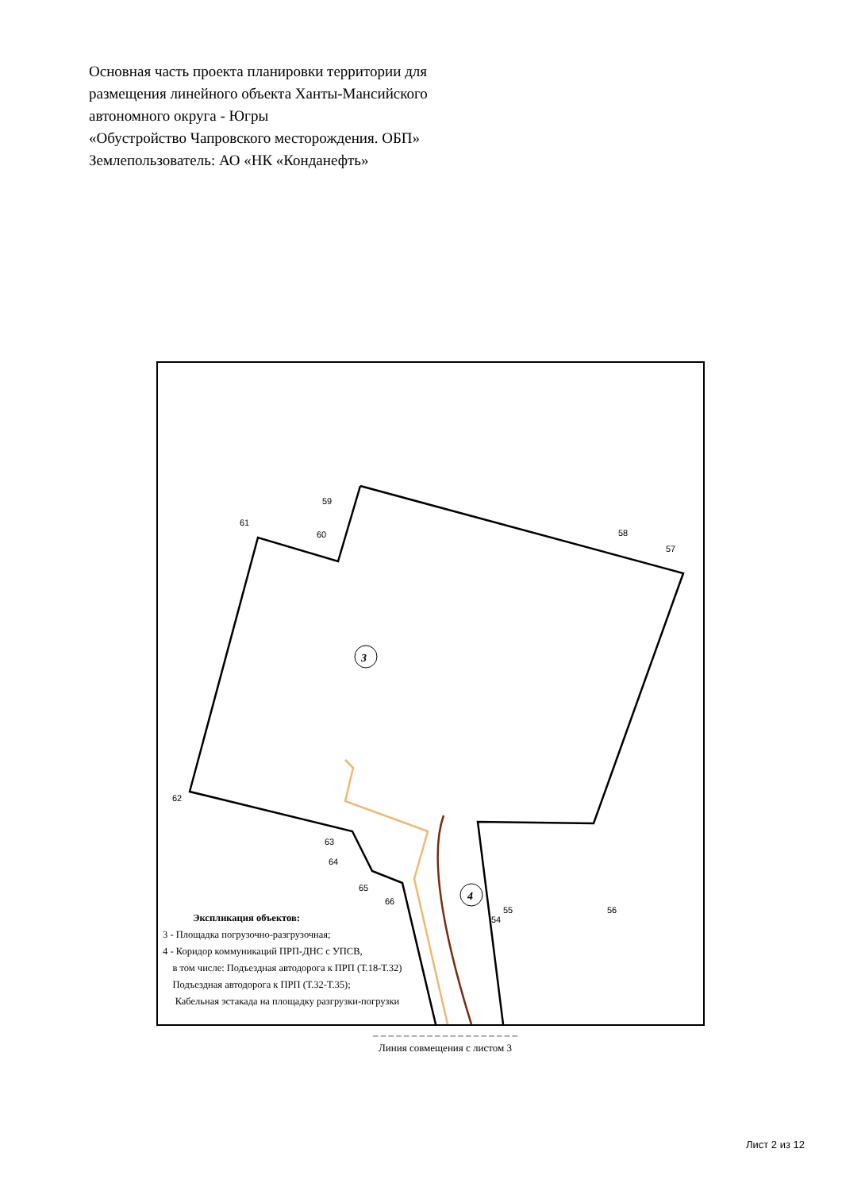Основная часть проекта планировки территории для
размещения линейного объекта Ханты-Мансийского
автономного округа - Югры
«Обустройство Чапровского месторождения. ОБП»
Землепользователь: АО «НК «Конданефть»
3
4
59
61
60 58
57
62
63
64
65
66
55
54
56
Экспликация объектов:
3 - Площадка погрузочно-разгрузочная;
4 - Коридор коммуникаций ПРП-ДНС с УПСВ,
в том числе: Подъездная автодорога к ПРП (Т.18-Т.32)
Подъездная автодорога к ПРП (Т.32-Т.35);
Кабельная эстакада на площадку разгрузки-погрузки
– – – – – – – – – – – – – – – – – – –
Линия совмещения с листом 3
Лист 2 из 12